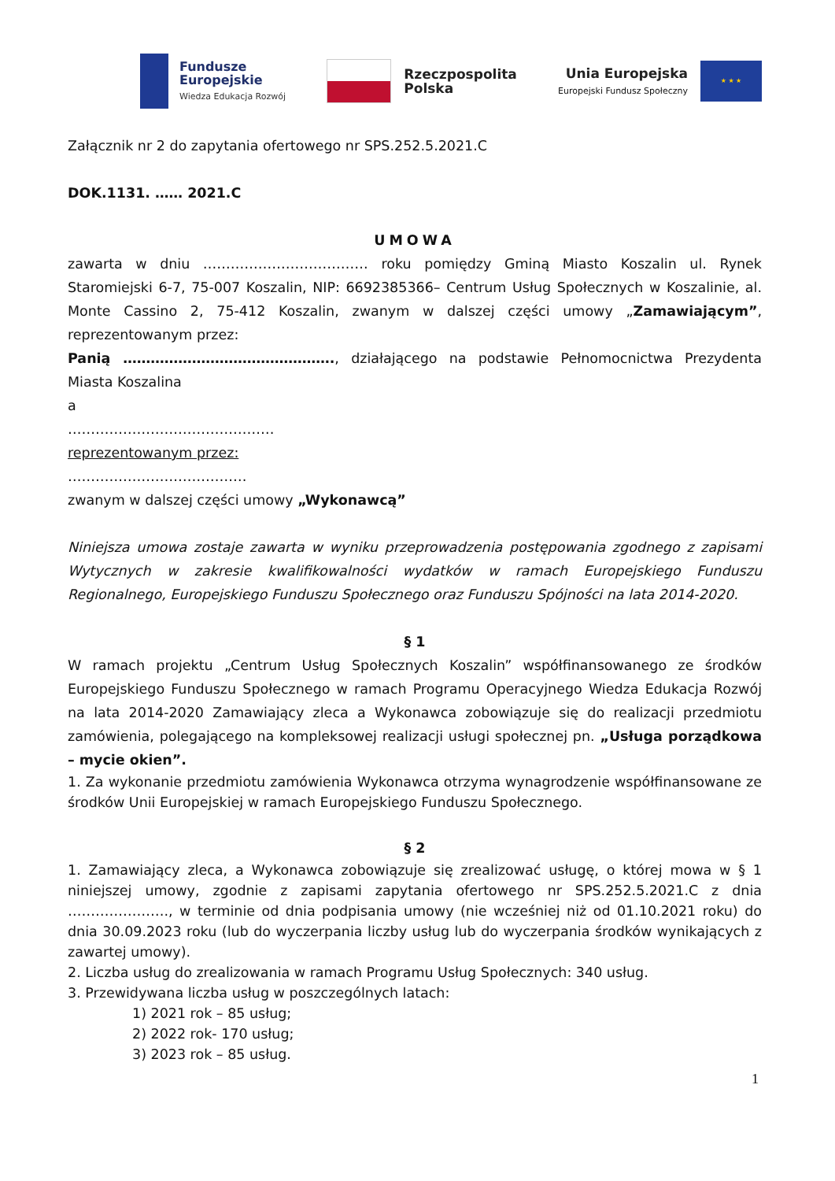Fundusze
Europejskie
Wiedza Edukacja Rozwój
Rzeczpospolita
Polska
Unia Europejska
Europejski Fundusz Społeczny
★ ★ ★
Załącznik nr 2 do zapytania ofertowego nr SPS.252.5.2021.C
DOK.1131. …… 2021.C
UMOWA
zawarta w dniu ……………………………… roku pomiędzy Gminą Miasto Koszalin ul. Rynek Staromiejski 6-7, 75-007 Koszalin, NIP: 6692385366– Centrum Usług Społecznych w Koszalinie, al. Monte Cassino 2, 75-412 Koszalin, zwanym w dalszej części umowy „Zamawiającym”, reprezentowanym przez:
Panią ………………………………………., działającego na podstawie Pełnomocnictwa Prezydenta Miasta Koszalina
a
………………………………………
reprezentowanym przez:
…………………………………
zwanym w dalszej części umowy „Wykonawcą”
Niniejsza umowa zostaje zawarta w wyniku przeprowadzenia postępowania zgodnego z zapisami Wytycznych w zakresie kwalifikowalności wydatków w ramach Europejskiego Funduszu Regionalnego, Europejskiego Funduszu Społecznego oraz Funduszu Spójności na lata 2014-2020.
§ 1
W ramach projektu „Centrum Usług Społecznych Koszalin” współfinansowanego ze środków Europejskiego Funduszu Społecznego w ramach Programu Operacyjnego Wiedza Edukacja Rozwój na lata 2014-2020 Zamawiający zleca a Wykonawca zobowiązuje się do realizacji przedmiotu zamówienia, polegającego na kompleksowej realizacji usługi społecznej pn. „Usługa porządkowa – mycie okien”.
1. Za wykonanie przedmiotu zamówienia Wykonawca otrzyma wynagrodzenie współfinansowane ze środków Unii Europejskiej w ramach Europejskiego Funduszu Społecznego.
§ 2
1. Zamawiający zleca, a Wykonawca zobowiązuje się zrealizować usługę, o której mowa w § 1 niniejszej umowy, zgodnie z zapisami zapytania ofertowego nr SPS.252.5.2021.C z dnia …………………., w terminie od dnia podpisania umowy (nie wcześniej niż od 01.10.2021 roku) do dnia 30.09.2023 roku (lub do wyczerpania liczby usług lub do wyczerpania środków wynikających z zawartej umowy).
2. Liczba usług do zrealizowania w ramach Programu Usług Społecznych: 340 usług.
3. Przewidywana liczba usług w poszczególnych latach:
1) 2021 rok – 85 usług;
2) 2022 rok- 170 usług;
3) 2023 rok – 85 usług.
1